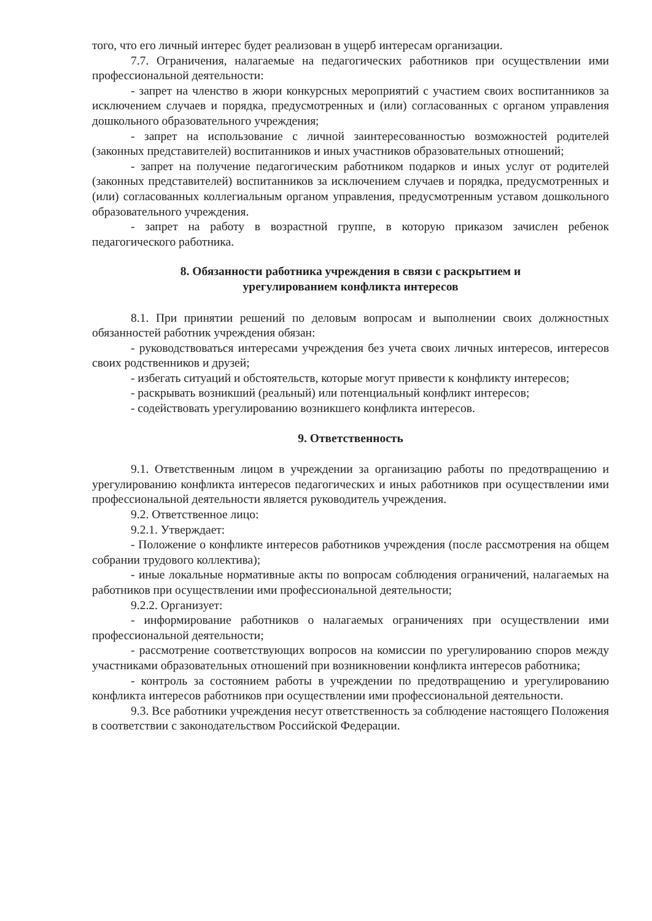того, что его личный интерес будет реализован в ущерб интересам организации.
7.7. Ограничения, налагаемые на педагогических работников при осуществлении ими профессиональной деятельности:
- запрет на членство в жюри конкурсных мероприятий с участием своих воспитанников за исключением случаев и порядка, предусмотренных и (или) согласованных с органом управления дошкольного образовательного учреждения;
- запрет на использование с личной заинтересованностью возможностей родителей (законных представителей) воспитанников и иных участников образовательных отношений;
- запрет на получение педагогическим работником подарков и иных услуг от родителей (законных представителей) воспитанников за исключением случаев и порядка, предусмотренных и (или) согласованных коллегиальным органом управления, предусмотренным уставом дошкольного образовательного учреждения.
- запрет на работу в возрастной группе, в которую приказом зачислен ребенок педагогического работника.
8. Обязанности работника учреждения в связи с раскрытием и
урегулированием конфликта интересов
8.1. При принятии решений по деловым вопросам и выполнении своих должностных обязанностей работник учреждения обязан:
- руководствоваться интересами учреждения без учета своих личных интересов, интересов своих родственников и друзей;
- избегать ситуаций и обстоятельств, которые могут привести к конфликту интересов;
- раскрывать возникший (реальный) или потенциальный конфликт интересов;
- содействовать урегулированию возникшего конфликта интересов.
9. Ответственность
9.1. Ответственным лицом в учреждении за организацию работы по предотвращению и урегулированию конфликта интересов педагогических и иных работников при осуществлении ими профессиональной деятельности является руководитель учреждения.
9.2. Ответственное лицо:
9.2.1. Утверждает:
- Положение о конфликте интересов работников учреждения (после рассмотрения на общем собрании трудового коллектива);
- иные локальные нормативные акты по вопросам соблюдения ограничений, налагаемых на работников при осуществлении ими профессиональной деятельности;
9.2.2. Организует:
- информирование работников о налагаемых ограничениях при осуществлении ими профессиональной деятельности;
- рассмотрение соответствующих вопросов на комиссии по урегулированию споров между участниками образовательных отношений при возникновении конфликта интересов работника;
- контроль за состоянием работы в учреждении по предотвращению и урегулированию конфликта интересов работников при осуществлении ими профессиональной деятельности.
9.3. Все работники учреждения несут ответственность за соблюдение настоящего Положения в соответствии с законодательством Российской Федерации.